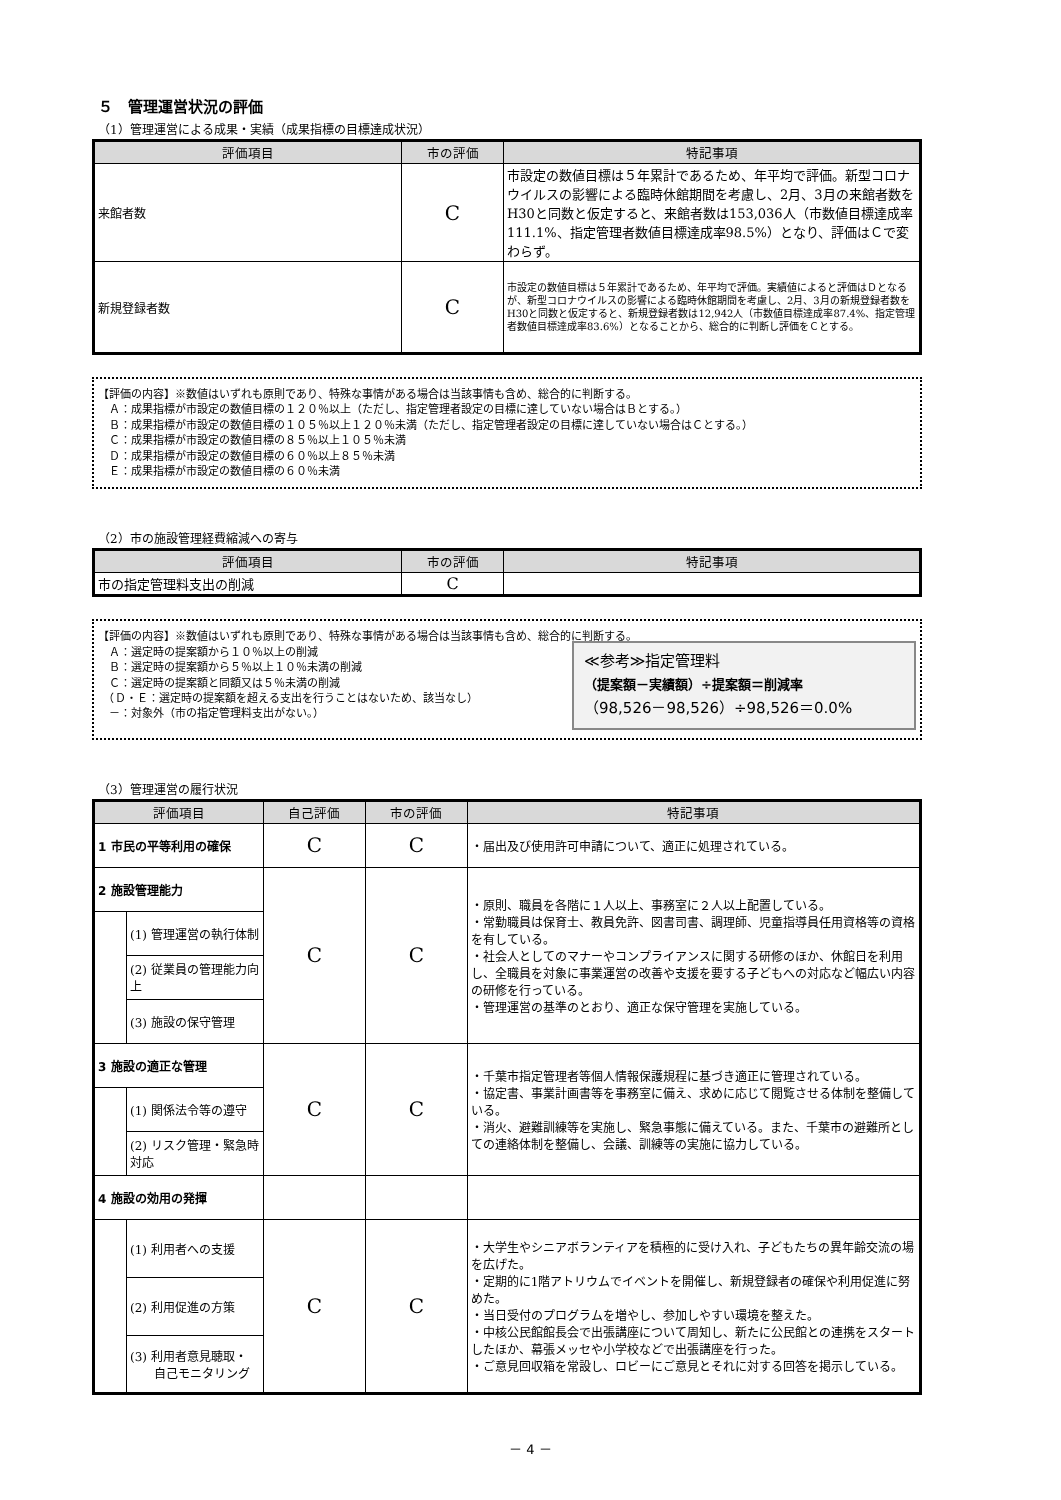５　管理運営状況の評価
（1）管理運営による成果・実績（成果指標の目標達成状況）
| 評価項目 | 市の評価 | 特記事項 |
| --- | --- | --- |
| 来館者数 | C | 市設定の数値目標は５年累計であるため、年平均で評価。新型コロナウイルスの影響による臨時休館期間を考慮し、2月、3月の来館者数をH30と同数と仮定すると、来館者数は153,036人（市数値目標達成率111.1%、指定管理者数値目標達成率98.5%）となり、評価はＣで変わらず。 |
| 新規登録者数 | C | 市設定の数値目標は５年累計であるため、年平均で評価。実績値によると評価はＤとなるが、新型コロナウイルスの影響による臨時休館期間を考慮し、2月、3月の新規登録者数をH30と同数と仮定すると、新規登録者数は12,942人（市数値目標達成率87.4%、指定管理者数値目標達成率83.6%）となることから、総合的に判断し評価をＣとする。 |
【評価の内容】※数値はいずれも原則であり、特殊な事情がある場合は当該事情も含め、総合的に判断する。
　Ａ：成果指標が市設定の数値目標の１２０％以上（ただし、指定管理者設定の目標に達していない場合はＢとする。）
　Ｂ：成果指標が市設定の数値目標の１０５％以上１２０％未満（ただし、指定管理者設定の目標に達していない場合はＣとする。）
　Ｃ：成果指標が市設定の数値目標の８５％以上１０５％未満
　Ｄ：成果指標が市設定の数値目標の６０％以上８５％未満
　Ｅ：成果指標が市設定の数値目標の６０％未満
（2）市の施設管理経費縮減への寄与
| 評価項目 | 市の評価 | 特記事項 |
| --- | --- | --- |
| 市の指定管理料支出の削減 | C | |
【評価の内容】※数値はいずれも原則であり、特殊な事情がある場合は当該事情も含め、総合的に判断する。
≪参考≫指定管理料
（提案額－実績額）÷提案額＝削減率
（98,526－98,526）÷98,526＝0.0%
　Ａ：選定時の提案額から１０％以上の削減
　Ｂ：選定時の提案額から５％以上１０％未満の削減
　Ｃ：選定時の提案額と同額又は５％未満の削減
　（Ｄ・Ｅ：選定時の提案額を超える支出を行うことはないため、該当なし）
　－：対象外（市の指定管理料支出がない。）
（3）管理運営の履行状況
| 評価項目 | | 自己評価 | 市の評価 | 特記事項 |
| --- | --- | --- | --- | --- |
| 1 市民の平等利用の確保 | | C | C | ・届出及び使用許可申請について、適正に処理されている。 |
| 2 施設管理能力 | | C | C | ・原則、職員を各階に１人以上、事務室に２人以上配置している。 ・常勤職員は保育士、教員免許、図書司書、調理師、児童指導員任用資格等の資格を有している。 ・社会人としてのマナーやコンプライアンスに関する研修のほか、休館日を利用し、全職員を対象に事業運営の改善や支援を要する子どもへの対応など幅広い内容の研修を行っている。 ・管理運営の基準のとおり、適正な保守管理を実施している。 |
| | (1) 管理運営の執行体制 | | | |
| | (2) 従業員の管理能力向上 | | | |
| | (3) 施設の保守管理 | | | |
| 3 施設の適正な管理 | | C | C | ・千葉市指定管理者等個人情報保護規程に基づき適正に管理されている。 ・協定書、事業計画書等を事務室に備え、求めに応じて閲覧させる体制を整備している。 ・消火、避難訓練等を実施し、緊急事態に備えている。また、千葉市の避難所としての連絡体制を整備し、会議、訓練等の実施に協力している。 |
| | (1) 関係法令等の遵守 | | | |
| | (2) リスク管理・緊急時対応 | | | |
| 4 施設の効用の発揮 | | | | |
| | (1) 利用者への支援 | C | C | ・大学生やシニアボランティアを積極的に受け入れ、子どもたちの異年齢交流の場を広げた。 ・定期的に1階アトリウムでイベントを開催し、新規登録者の確保や利用促進に努めた。 ・当日受付のプログラムを増やし、参加しやすい環境を整えた。 ・中核公民館館長会で出張講座について周知し、新たに公民館との連携をスタートしたほか、幕張メッセや小学校などで出張講座を行った。 ・ご意見回収箱を常設し、ロビーにご意見とそれに対する回答を掲示している。 |
| | (2) 利用促進の方策 | | | |
| | (3) 利用者意見聴取・ 自己モニタリング | | | |
－ 4 －